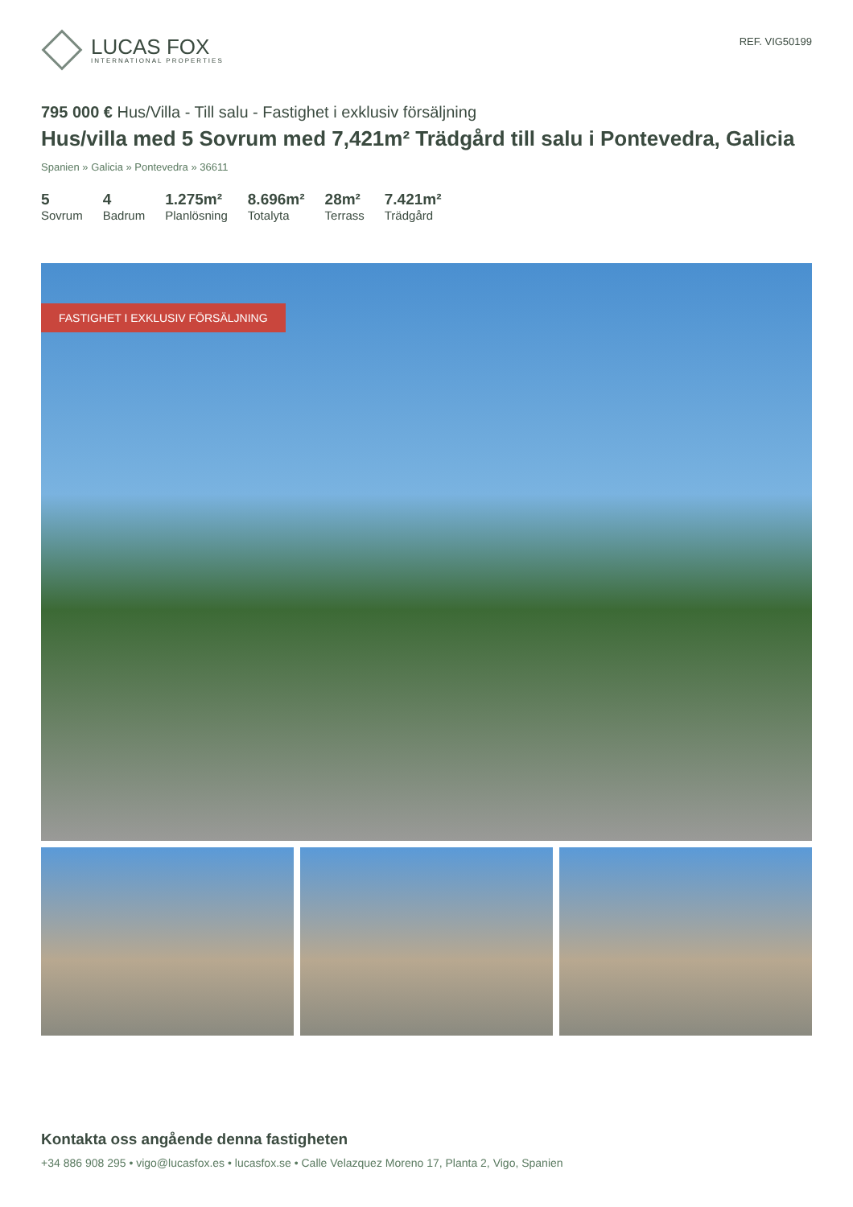LUCAS FOX
INTERNATIONAL PROPERTIES
REF. VIG50199
795 000 € Hus/Villa - Till salu - Fastighet i exklusiv försäljning
Hus/villa med 5 Sovrum med 7,421m² Trädgård till salu i Pontevedra, Galicia
Spanien » Galicia » Pontevedra » 36611
5
Sovrum
4
Badrum
1.275m²
Planlösning
8.696m²
Totalyta
28m²
Terrass
7.421m²
Trädgård
FASTIGHET I EXKLUSIV FÖRSÄLJNING
Kontakta oss angående denna fastigheten
+34 886 908 295 • vigo@lucasfox.es • lucasfox.se • Calle Velazquez Moreno 17, Planta 2, Vigo, Spanien